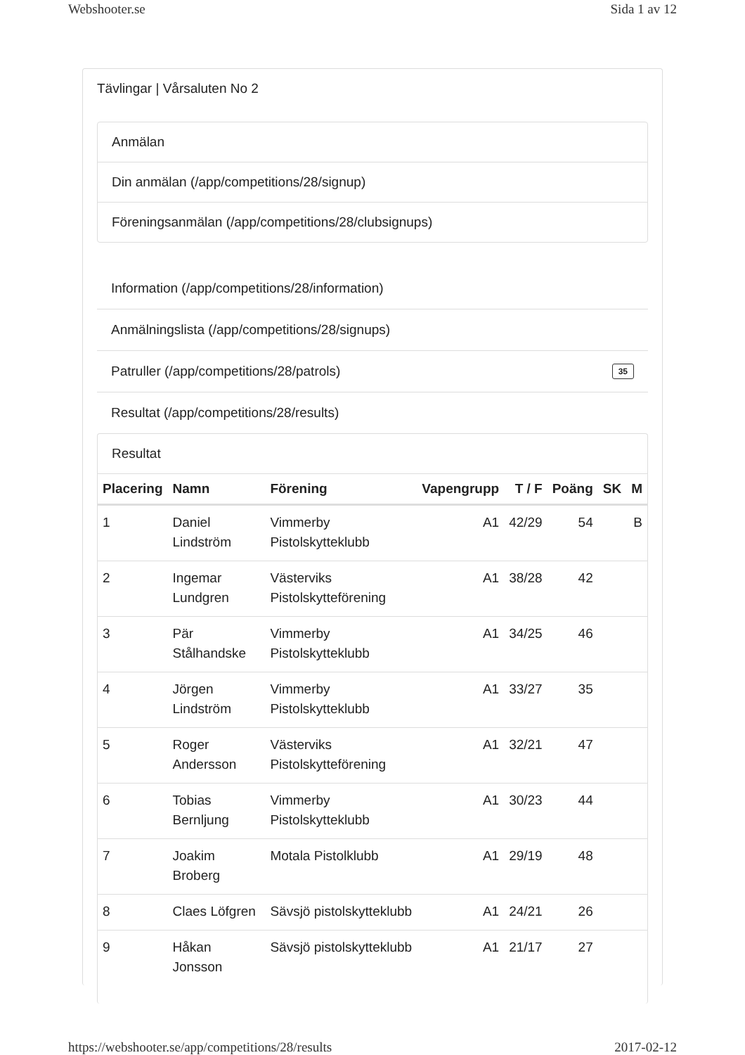Webshooter.se Sida 1 av 12
Tävlingar | Vårsaluten No 2
Anmälan
Din anmälan (/app/competitions/28/signup)
Föreningsanmälan (/app/competitions/28/clubsignups)
Information (/app/competitions/28/information)
Anmälningslista (/app/competitions/28/signups)
Patruller (/app/competitions/28/patrols) 35
Resultat (/app/competitions/28/results)
Resultat
| Placering | Namn | Förening | Vapengrupp | T / F | Poäng | SK | M |
| --- | --- | --- | --- | --- | --- | --- | --- |
| 1 | Daniel Lindström | Vimmerby Pistolskytteklubb | A1 | 42/29 | 54 | | B |
| 2 | Ingemar Lundgren | Västerviks Pistolskytteförening | A1 | 38/28 | 42 | | |
| 3 | Pär Stålhandske | Vimmerby Pistolskytteklubb | A1 | 34/25 | 46 | | |
| 4 | Jörgen Lindström | Vimmerby Pistolskytteklubb | A1 | 33/27 | 35 | | |
| 5 | Roger Andersson | Västerviks Pistolskytteförening | A1 | 32/21 | 47 | | |
| 6 | Tobias Bernljung | Vimmerby Pistolskytteklubb | A1 | 30/23 | 44 | | |
| 7 | Joakim Broberg | Motala Pistolklubb | A1 | 29/19 | 48 | | |
| 8 | Claes Löfgren | Sävsjö pistolskytteklubb | A1 | 24/21 | 26 | | |
| 9 | Håkan Jonsson | Sävsjö pistolskytteklubb | A1 | 21/17 | 27 | | |
https://webshooter.se/app/competitions/28/results 2017-02-12